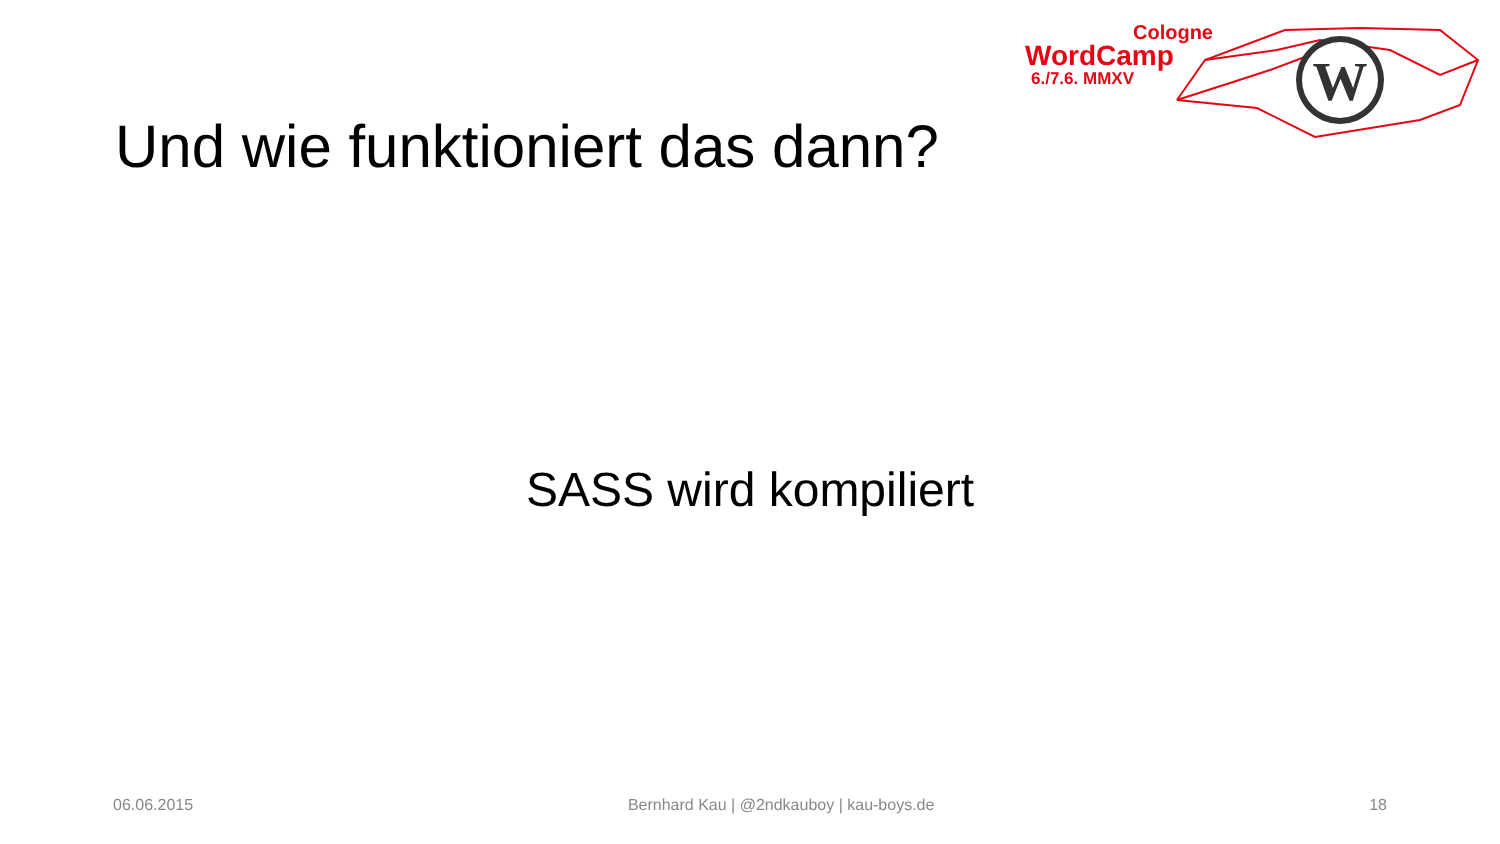Cologne
WordCamp
6./7.6. MMXV
W
Und wie funktioniert das dann?
SASS wird kompiliert
06.06.2015 Bernhard Kau | @2ndkauboy | kau-boys.de 18